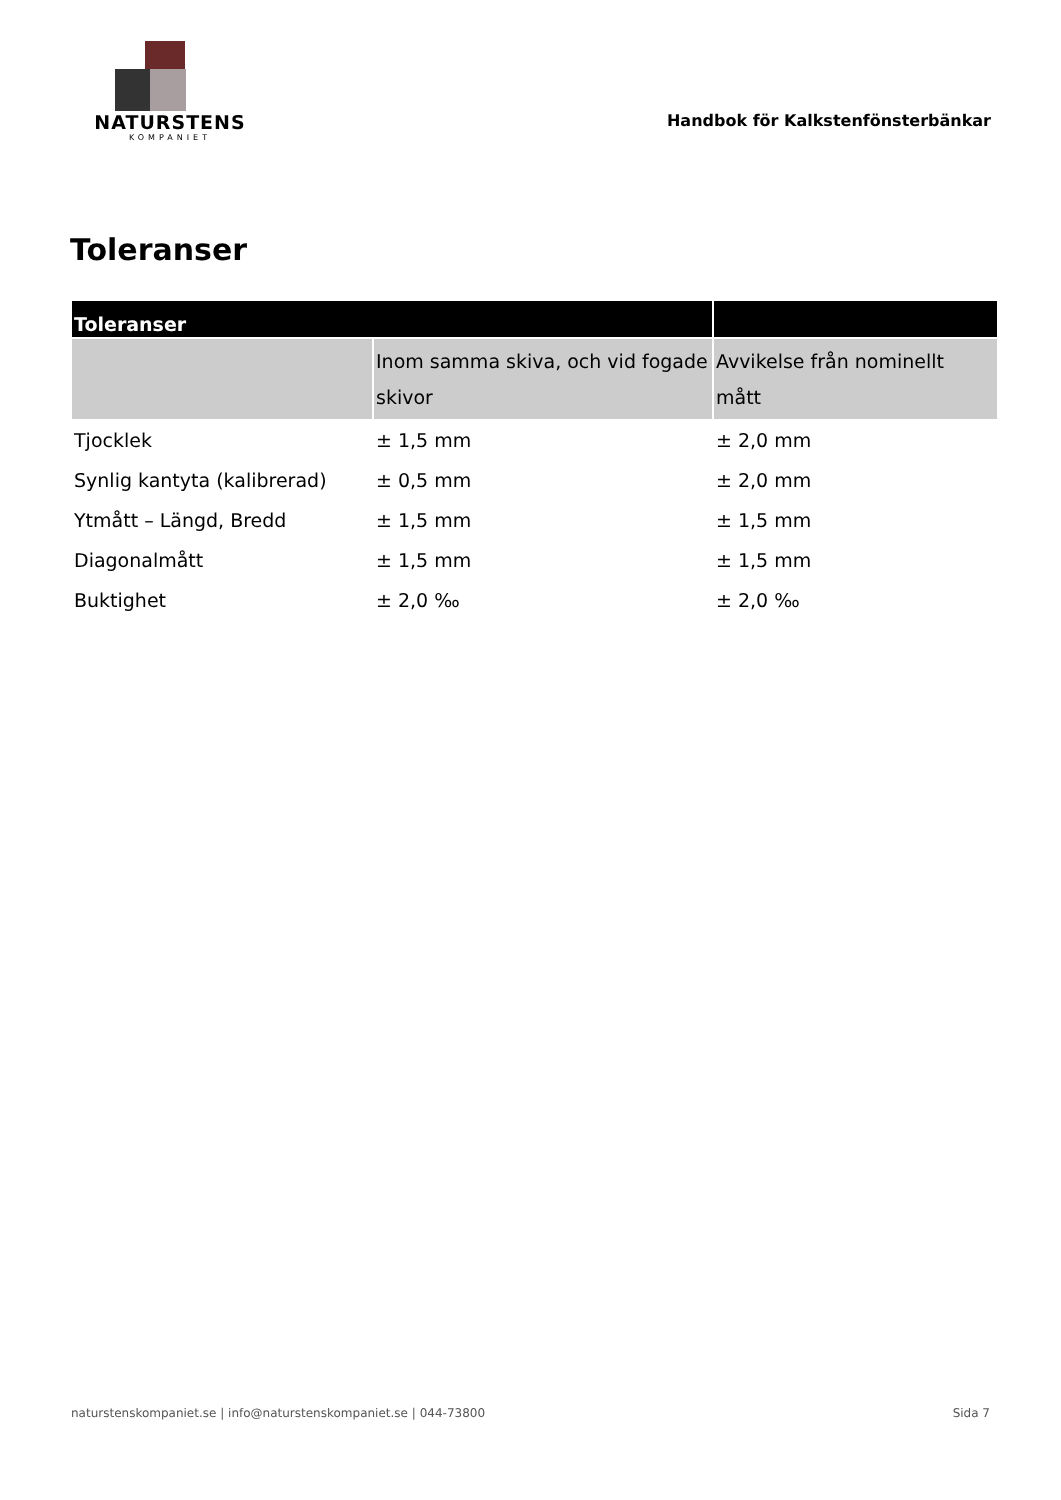NATURSTENS
KOMPANIET
Handbok för Kalkstenfönsterbänkar
Toleranser
| Toleranser | | |
| --- | --- | --- |
| | Inom samma skiva, och vid fogade skivor | Avvikelse från nominellt mått |
| Tjocklek | ± 1,5 mm | ± 2,0 mm |
| Synlig kantyta (kalibrerad) | ± 0,5 mm | ± 2,0 mm |
| Ytmått – Längd, Bredd | ± 1,5 mm | ± 1,5 mm |
| Diagonalmått | ± 1,5 mm | ± 1,5 mm |
| Buktighet | ± 2,0 ‰ | ± 2,0 ‰ |
naturstenskompaniet.se | info@naturstenskompaniet.se | 044-73800 Sida 7